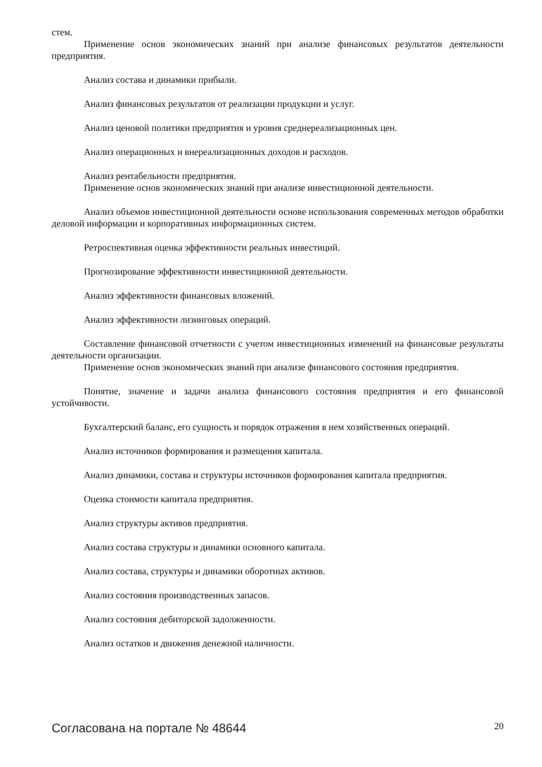стем.
Применение основ экономических знаний при анализе финансовых результатов деятельности предприятия.
Анализ состава и динамики прибыли.
Анализ финансовых результатов от реализации продукции и услуг.
Анализ ценовой политики предприятия и уровня среднереализационных цен.
Анализ операционных и внереализационных доходов и расходов.
Анализ рентабельности предприятия.
Применение основ экономических знаний при анализе инвестиционной деятельности.
Анализ объемов инвестиционной деятельности основе использования современных методов обработки деловой информации и корпоративных информационных систем.
Ретроспективная оценка эффективности реальных инвестиций.
Прогнозирование эффективности инвестиционной деятельности.
Анализ эффективности финансовых вложений.
Анализ эффективности лизинговых операций.
Составление финансовой отчетности с учетом инвестиционных изменений на финансовые результаты деятельности организации.
Применение основ экономических знаний при анализе финансового состояния предприятия.
Понятие, значение и задачи анализа финансового состояния предприятия и его финансовой устойчивости.
Бухгалтерский баланс, его сущность и порядок отражения в нем хозяйственных операций.
Анализ источников формирования и размещения капитала.
Анализ динамики, состава и структуры источников формирования капитала предприятия.
Оценка стоимости капитала предприятия.
Анализ структуры активов предприятия.
Анализ состава структуры и динамики основного капитала.
Анализ состава, структуры и динамики оборотных активов.
Анализ состояния производственных запасов.
Анализ состояния дебиторской задолженности.
Анализ остатков и движения денежной наличности.
Согласована на портале № 48644 20